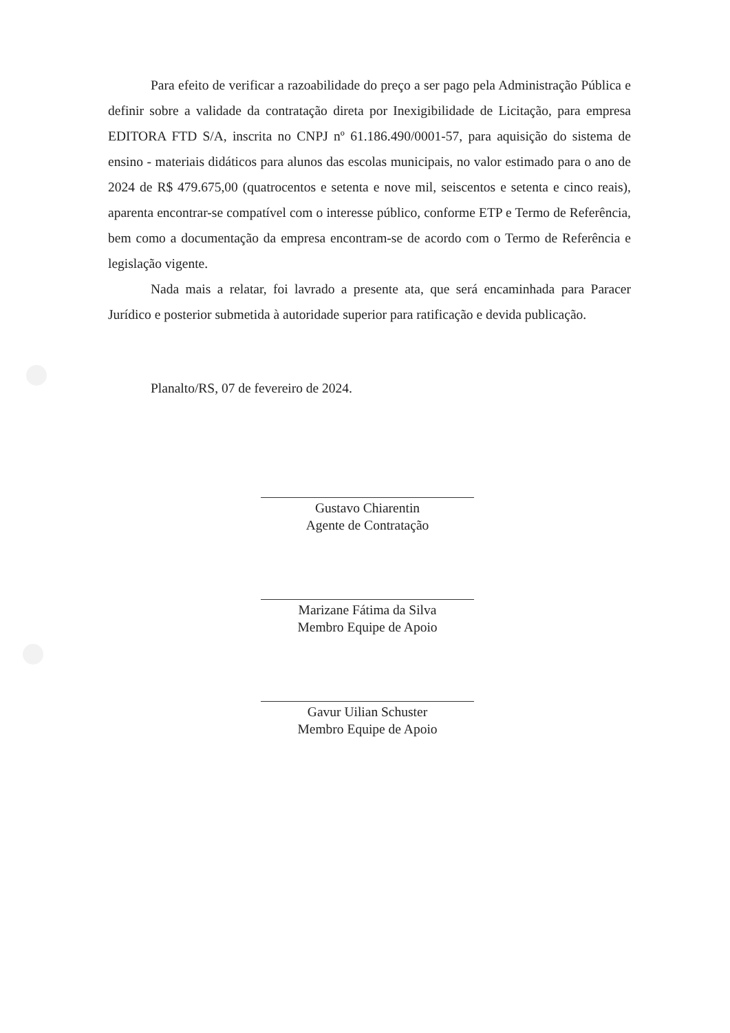Para efeito de verificar a razoabilidade do preço a ser pago pela Administração Pública e definir sobre a validade da contratação direta por Inexigibilidade de Licitação, para empresa EDITORA FTD S/A, inscrita no CNPJ nº 61.186.490/0001-57, para aquisição do sistema de ensino - materiais didáticos para alunos das escolas municipais, no valor estimado para o ano de 2024 de R$ 479.675,00 (quatrocentos e setenta e nove mil, seiscentos e setenta e cinco reais), aparenta encontrar-se compatível com o interesse público, conforme ETP e Termo de Referência, bem como a documentação da empresa encontram-se de acordo com o Termo de Referência e legislação vigente.
Nada mais a relatar, foi lavrado a presente ata, que será encaminhada para Paracer Jurídico e posterior submetida à autoridade superior para ratificação e devida publicação.
Planalto/RS, 07 de fevereiro de 2024.
Gustavo Chiarentin
Agente de Contratação
Marizane Fátima da Silva
Membro Equipe de Apoio
Gavur Uilian Schuster
Membro Equipe de Apoio